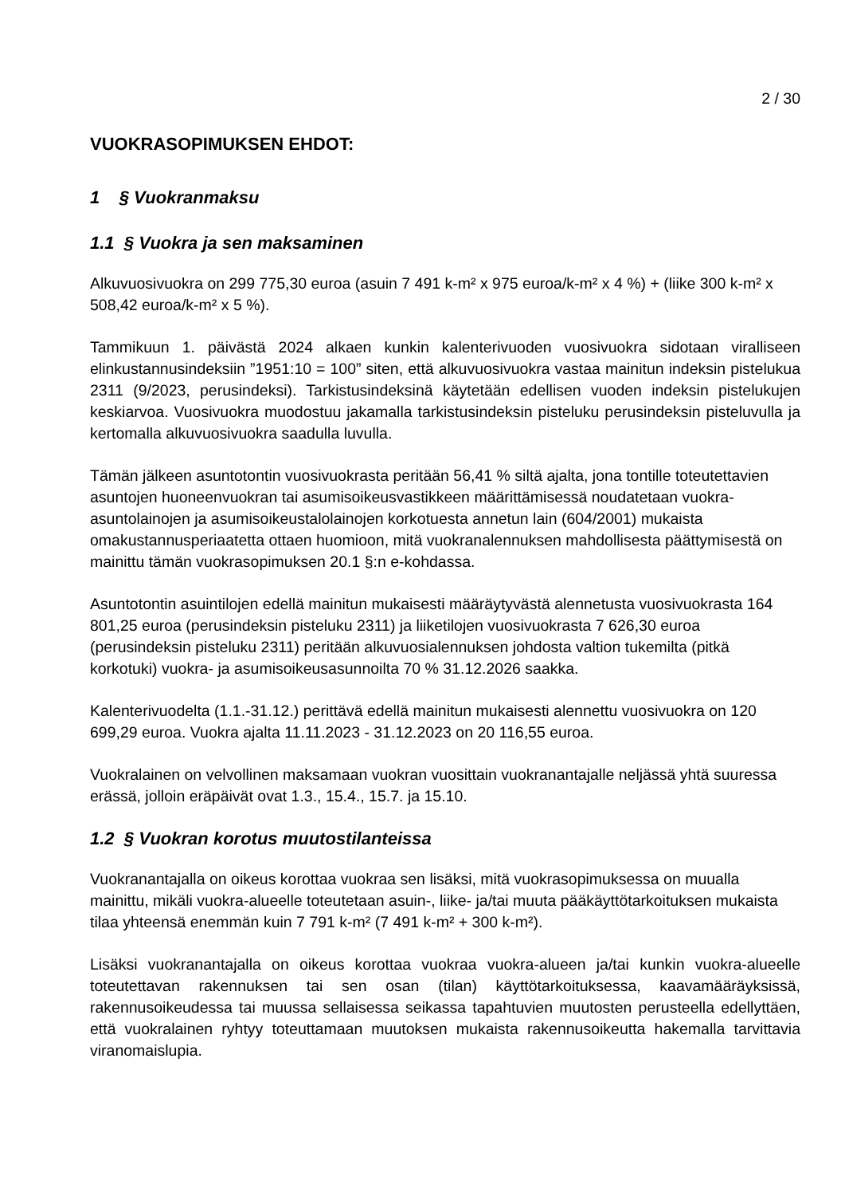2 / 30
VUOKRASOPIMUKSEN EHDOT:
1 § Vuokranmaksu
1.1 § Vuokra ja sen maksaminen
Alkuvuosivuokra on 299 775,30 euroa (asuin 7 491 k-m² x 975 euroa/k-m² x 4 %) + (liike 300 k-m² x 508,42 euroa/k-m² x 5 %).
Tammikuun 1. päivästä 2024 alkaen kunkin kalenterivuoden vuosivuokra sidotaan viralliseen elinkustannusindeksiin ”1951:10 = 100” siten, että alkuvuosivuokra vastaa mainitun indeksin pistelukua 2311 (9/2023, perusindeksi). Tarkistusindeksinä käytetään edellisen vuoden indeksin pistelukujen keskiarvoa. Vuosivuokra muodostuu jakamalla tarkistusindeksin pisteluku perusindeksin pisteluvulla ja kertomalla alkuvuosivuokra saadulla luvulla.
Tämän jälkeen asuntotontin vuosivuokrasta peritään 56,41 % siltä ajalta, jona tontille toteutettavien asuntojen huoneenvuokran tai asumisoikeusvastikkeen määrittämisessä noudatetaan vuokra-asuntolainojen ja asumisoikeustalolainojen korkotuesta annetun lain (604/2001) mukaista omakustannusperiaatetta ottaen huomioon, mitä vuokranalennuksen mahdollisesta päättymisestä on mainittu tämän vuokrasopimuksen 20.1 §:n e-kohdassa.
Asuntotontin asuintilojen edellä mainitun mukaisesti määräytyvästä alennetusta vuosivuokrasta 164 801,25 euroa (perusindeksin pisteluku 2311) ja liiketilojen vuosivuokrasta 7 626,30 euroa (perusindeksin pisteluku 2311) peritään alkuvuosialennuksen johdosta valtion tukemilta (pitkä korkotuki) vuokra- ja asumisoikeusasunnoilta 70 % 31.12.2026 saakka.
Kalenterivuodelta (1.1.-31.12.) perittävä edellä mainitun mukaisesti alennettu vuosivuokra on 120 699,29 euroa. Vuokra ajalta 11.11.2023 - 31.12.2023 on 20 116,55 euroa.
Vuokralainen on velvollinen maksamaan vuokran vuosittain vuokranantajalle neljässä yhtä suuressa erässä, jolloin eräpäivät ovat 1.3., 15.4., 15.7. ja 15.10.
1.2 § Vuokran korotus muutostilanteissa
Vuokranantajalla on oikeus korottaa vuokraa sen lisäksi, mitä vuokrasopimuksessa on muualla mainittu, mikäli vuokra-alueelle toteutetaan asuin-, liike- ja/tai muuta pääkäyttötarkoituksen mukaista tilaa yhteensä enemmän kuin 7 791 k-m² (7 491 k-m² + 300 k-m²).
Lisäksi vuokranantajalla on oikeus korottaa vuokraa vuokra-alueen ja/tai kunkin vuokra-alueelle toteutettavan rakennuksen tai sen osan (tilan) käyttötarkoituksessa, kaavamääräyksissä, rakennusoikeudessa tai muussa sellaisessa seikassa tapahtuvien muutosten perusteella edellyttäen, että vuokralainen ryhtyy toteuttamaan muutoksen mukaista rakennusoikeutta hakemalla tarvittavia viranomaislupia.